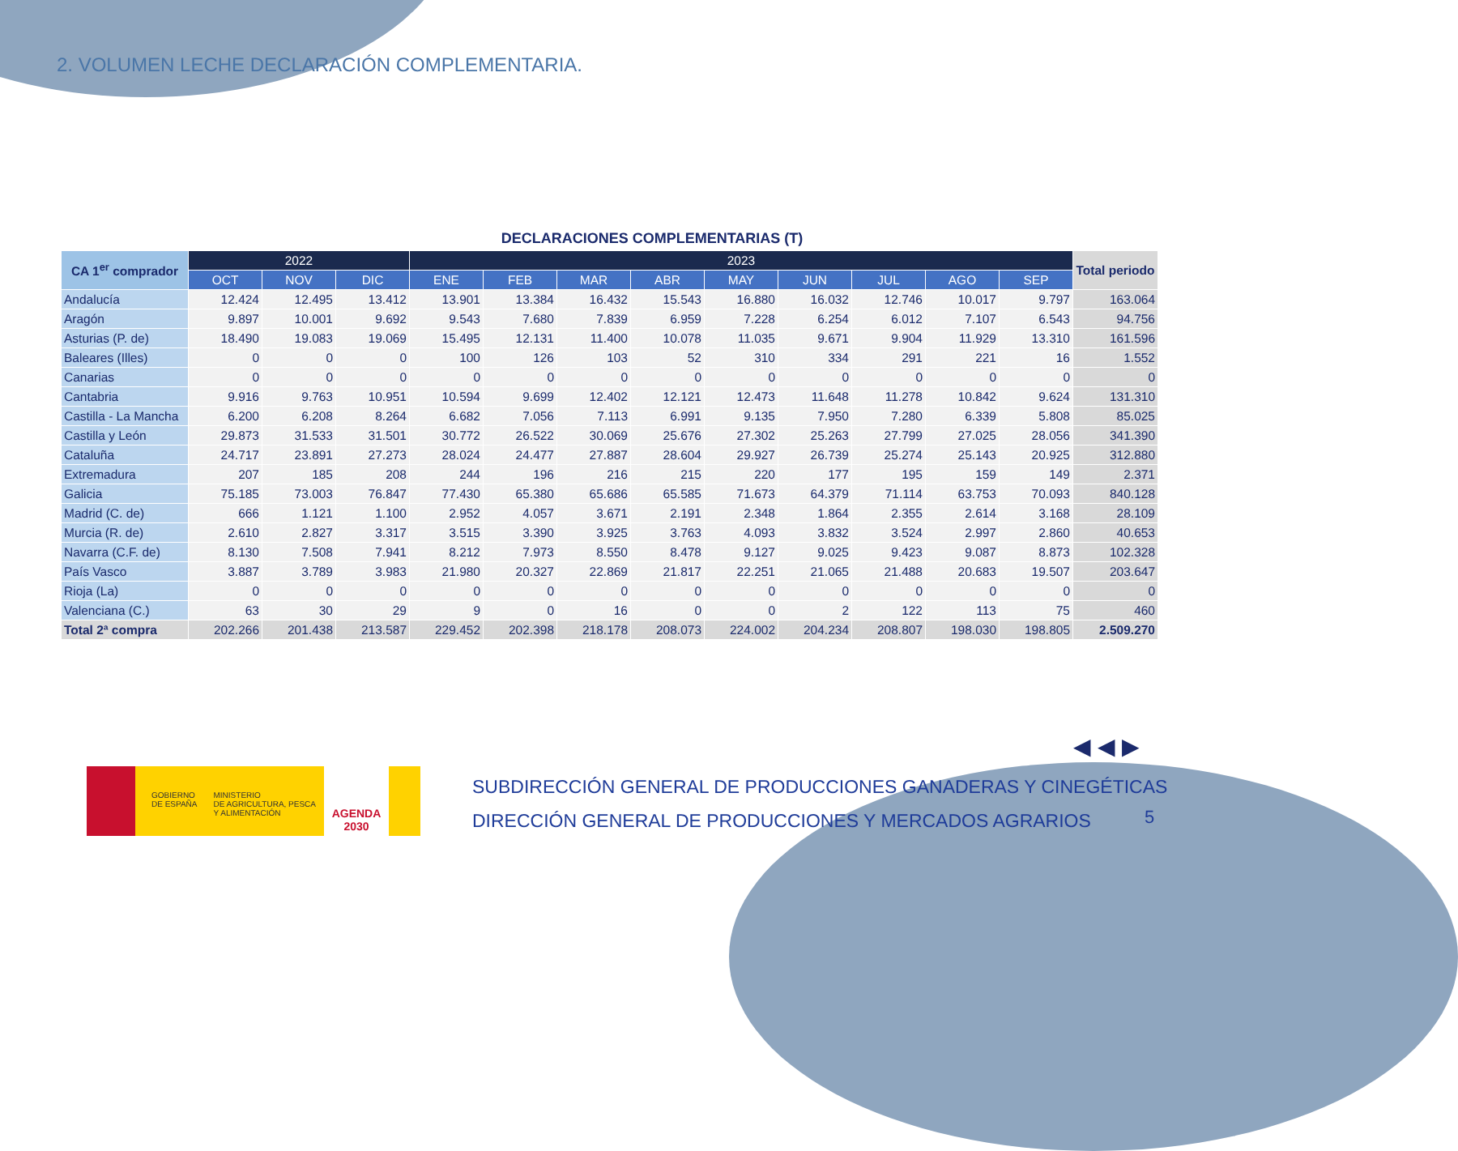2. VOLUMEN LECHE DECLARACIÓN COMPLEMENTARIA.
DECLARACIONES COMPLEMENTARIAS (T)
| CA 1<sup>er</sup> comprador | 2022 | | | 2023 | | | | | | | | | Total periodo |
| --- | --- | --- | --- | --- | --- | --- | --- | --- | --- | --- | --- | --- | --- |
| | OCT | NOV | DIC | ENE | FEB | MAR | ABR | MAY | JUN | JUL | AGO | SEP | |
| Andalucía | 12.424 | 12.495 | 13.412 | 13.901 | 13.384 | 16.432 | 15.543 | 16.880 | 16.032 | 12.746 | 10.017 | 9.797 | 163.064 |
| Aragón | 9.897 | 10.001 | 9.692 | 9.543 | 7.680 | 7.839 | 6.959 | 7.228 | 6.254 | 6.012 | 7.107 | 6.543 | 94.756 |
| Asturias (P. de) | 18.490 | 19.083 | 19.069 | 15.495 | 12.131 | 11.400 | 10.078 | 11.035 | 9.671 | 9.904 | 11.929 | 13.310 | 161.596 |
| Baleares (Illes) | 0 | 0 | 0 | 100 | 126 | 103 | 52 | 310 | 334 | 291 | 221 | 16 | 1.552 |
| Canarias | 0 | 0 | 0 | 0 | 0 | 0 | 0 | 0 | 0 | 0 | 0 | 0 | 0 |
| Cantabria | 9.916 | 9.763 | 10.951 | 10.594 | 9.699 | 12.402 | 12.121 | 12.473 | 11.648 | 11.278 | 10.842 | 9.624 | 131.310 |
| Castilla - La Mancha | 6.200 | 6.208 | 8.264 | 6.682 | 7.056 | 7.113 | 6.991 | 9.135 | 7.950 | 7.280 | 6.339 | 5.808 | 85.025 |
| Castilla y León | 29.873 | 31.533 | 31.501 | 30.772 | 26.522 | 30.069 | 25.676 | 27.302 | 25.263 | 27.799 | 27.025 | 28.056 | 341.390 |
| Cataluña | 24.717 | 23.891 | 27.273 | 28.024 | 24.477 | 27.887 | 28.604 | 29.927 | 26.739 | 25.274 | 25.143 | 20.925 | 312.880 |
| Extremadura | 207 | 185 | 208 | 244 | 196 | 216 | 215 | 220 | 177 | 195 | 159 | 149 | 2.371 |
| Galicia | 75.185 | 73.003 | 76.847 | 77.430 | 65.380 | 65.686 | 65.585 | 71.673 | 64.379 | 71.114 | 63.753 | 70.093 | 840.128 |
| Madrid (C. de) | 666 | 1.121 | 1.100 | 2.952 | 4.057 | 3.671 | 2.191 | 2.348 | 1.864 | 2.355 | 2.614 | 3.168 | 28.109 |
| Murcia (R. de) | 2.610 | 2.827 | 3.317 | 3.515 | 3.390 | 3.925 | 3.763 | 4.093 | 3.832 | 3.524 | 2.997 | 2.860 | 40.653 |
| Navarra (C.F. de) | 8.130 | 7.508 | 7.941 | 8.212 | 7.973 | 8.550 | 8.478 | 9.127 | 9.025 | 9.423 | 9.087 | 8.873 | 102.328 |
| País Vasco | 3.887 | 3.789 | 3.983 | 21.980 | 20.327 | 22.869 | 21.817 | 22.251 | 21.065 | 21.488 | 20.683 | 19.507 | 203.647 |
| Rioja (La) | 0 | 0 | 0 | 0 | 0 | 0 | 0 | 0 | 0 | 0 | 0 | 0 | 0 |
| Valenciana (C.) | 63 | 30 | 29 | 9 | 0 | 16 | 0 | 0 | 2 | 122 | 113 | 75 | 460 |
| Total 2ª compra | 202.266 | 201.438 | 213.587 | 229.452 | 202.398 | 218.178 | 208.073 | 224.002 | 204.234 | 208.807 | 198.030 | 198.805 | 2.509.270 |
◀ ◀ ▶
GOBIERNO
DE ESPAÑA
MINISTERIO
DE AGRICULTURA, PESCA
Y ALIMENTACIÓN
AGENDA
2030
SUBDIRECCIÓN GENERAL DE PRODUCCIONES GANADERAS Y CINEGÉTICAS
DIRECCIÓN GENERAL DE PRODUCCIONES Y MERCADOS AGRARIOS
5